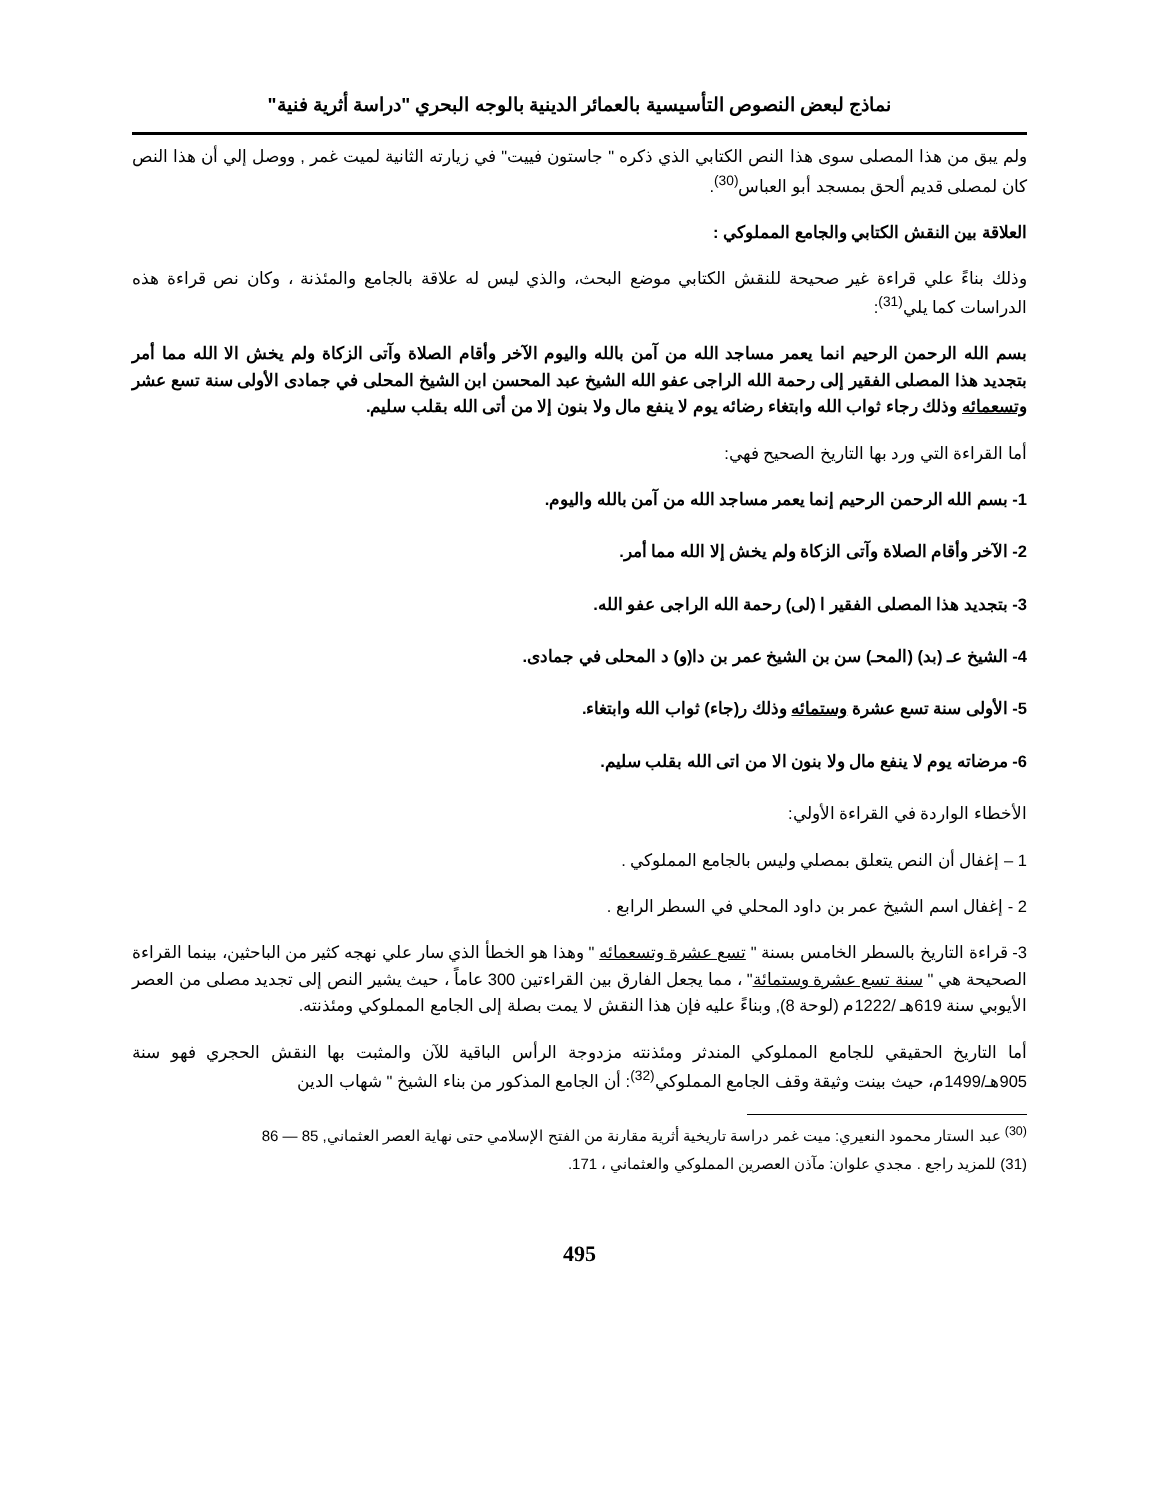نماذج لبعض النصوص التأسيسية بالعمائر الدينية بالوجه البحري "دراسة أثرية فنية"
ولم يبق من هذا المصلى سوى هذا النص الكتابي الذي ذكره " جاستون فييت" في زيارته الثانية لميت غمر , ووصل إلي أن هذا النص كان لمصلى قديم ألحق بمسجد أبو العباس<sup>(30)</sup>.
العلاقة بين النقش الكتابي والجامع المملوكي :
وذلك بناءً علي قراءة غير صحيحة للنقش الكتابي موضع البحث، والذي ليس له علاقة بالجامع والمئذنة ، وكان نص قراءة هذه الدراسات كما يلي<sup>(31)</sup>:
بسم الله الرحمن الرحيم انما يعمر مساجد الله من آمن بالله واليوم الآخر وأقام الصلاة وآتى الزكاة ولم يخش الا الله مما أمر بتجديد هذا المصلى الفقير إلى رحمة الله الراجى عفو الله الشيخ عبد المحسن ابن الشيخ المحلى في جمادى الأولى سنة تسع عشر وتسعمائه وذلك رجاء ثواب الله وابتغاء رضائه يوم لا ينفع مال ولا بنون إلا من أتى الله بقلب سليم.
أما القراءة التي ورد بها التاريخ الصحيح فهي:
1- بسم الله الرحمن الرحيم إنما يعمر مساجد الله من آمن بالله واليوم.
2- الآخر وأقام الصلاة وآتى الزكاة ولم يخش إلا الله مما أمر.
3- بتجديد هذا المصلى الفقير ا (لى) رحمة الله الراجى عفو الله.
4- الشيخ عـ (بد) (المحـ) سن بن الشيخ عمر بن دا(و) د المحلى في جمادى.
5- الأولى سنة تسع عشرة وستمائه وذلك ر(جاء) ثواب الله وابتغاء.
6- مرضاته يوم لا ينفع مال ولا بنون الا من اتى الله بقلب سليم.
الأخطاء الواردة في القراءة الأولي:
1 – إغفال أن النص يتعلق بمصلي وليس بالجامع المملوكي .
2 - إغفال اسم الشيخ عمر بن داود المحلي في السطر الرابع .
3- قراءة التاريخ بالسطر الخامس بسنة " تسع عشرة وتسعمائه " وهذا هو الخطأ الذي سار علي نهجه كثير من الباحثين، بينما القراءة الصحيحة هي " سنة تسع عشرة وستمائة" ، مما يجعل الفارق بين القراءتين 300 عاماً ، حيث يشير النص إلى تجديد مصلى من العصر الأيوبي سنة 619هـ /1222م (لوحة 8), وبناءً عليه فإن هذا النقش لا يمت بصلة إلى الجامع المملوكي ومئذنته.
أما التاريخ الحقيقي للجامع المملوكي المندثر ومئذنته مزدوجة الرأس الباقية للآن والمثبت بها النقش الحجري فهو سنة 905هـ/1499م، حيث بينت وثيقة وقف الجامع المملوكي<sup>(32)</sup>: أن الجامع المذكور من بناء الشيخ " شهاب الدين
<sup>(30)</sup> عبد الستار محمود النعيري: ميت غمر دراسة تاريخية أثرية مقارنة من الفتح الإسلامي حتى نهاية العصر العثماني, 85 — 86
(31) للمزيد راجع . مجدي علوان: مآذن العصرين المملوكي والعثماني ، 171.
495